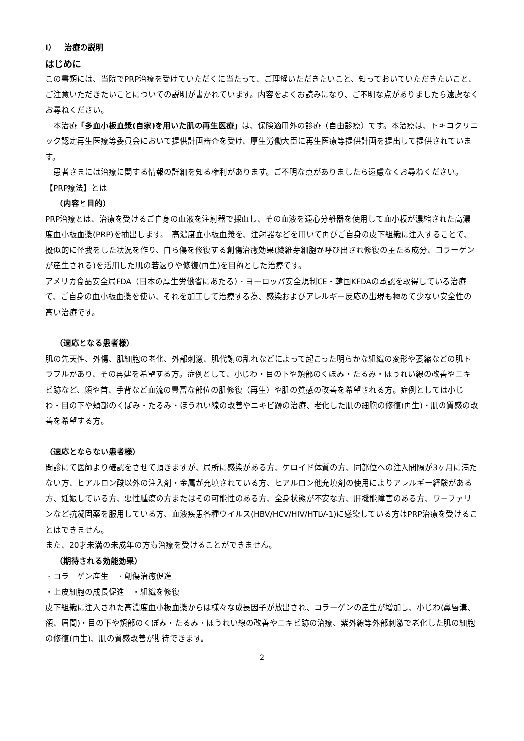Ⅰ）　治療の説明
はじめに
この書類には、当院でPRP治療を受けていただくに当たって、ご理解いただきたいこと、知っておいていただきたいこと、ご注意いただきたいことについての説明が書かれています。内容をよくお読みになり、ご不明な点がありましたら遠慮なくお尋ねください。
　本治療「多血小板血漿(自家)を用いた肌の再生医療」は、保険適用外の診療（自由診療）です。本治療は、トキコクリニック認定再生医療等委員会において提供計画審査を受け、厚生労働大臣に再生医療等提供計画を提出して提供されています。
　患者さまには治療に関する情報の詳細を知る権利があります。ご不明な点がありましたら遠慮なくお尋ねください。
【PRP療法】とは
（内容と目的）
PRP治療とは、治療を受けるご自身の血液を注射器で採血し、その血液を遠心分離器を使用して血小板が濃縮された高濃度血小板血漿(PRP)を抽出します。　高濃度血小板血漿を、注射器などを用いて再びご自身の皮下組織に注入することで、擬似的に怪我をした状況を作り、自ら傷を修復する創傷治癒効果(繊維芽細胞が呼び出され修復の主たる成分、コラーゲンが産生される)を活用した肌の若返りや修復(再生)を目的とした治療です。
アメリカ食品安全局FDA（日本の厚生労働省にあたる）・ヨーロッパ安全規制CE・韓国KFDAの承認を取得している治療で、ご自身の血小板血漿を使い、それを加工して治療する為、感染およびアレルギー反応の出現も極めて少ない安全性の高い治療です。
（適応となる患者様）
肌の先天性、外傷、肌細胞の老化、外部刺激、肌代謝の乱れなどによって起こった明らかな組織の変形や萎縮などの肌トラブルがあり、その再建を希望する方。症例として、小じわ・目の下や頬部のくぼみ・たるみ・ほうれい線の改善やニキビ跡など、顔や首、手背など血流の豊富な部位の肌修復（再生）や肌の質感の改善を希望される方。症例としては小じわ・目の下や頬部のくぼみ・たるみ・ほうれい線の改善やニキビ跡の治療、老化した肌の細胞の修復(再生)・肌の質感の改善を希望する方。
（適応とならない患者様）
問診にて医師より確認をさせて頂きますが、局所に感染がある方、ケロイド体質の方、同部位への注入間隔が3ヶ月に満たない方、ヒアルロン酸以外の注入剤・金属が充填されている方、ヒアルロン他充填剤の使用によりアレルギー経験がある方、妊娠している方、悪性腫瘍の方またはその可能性のある方、全身状態が不安な方、肝機能障害のある方、ワーファリンなど抗凝固薬を服用している方、血液疾患各種ウイルス(HBV/HCV/HIV/HTLV-1)に感染している方はPRP治療を受けることはできません。
また、20才未満の未成年の方も治療を受けることができません。
（期待される効能効果）
・コラーゲン産生　・創傷治癒促進
・上皮細胞の成長促進　・組織を修復
皮下組織に注入された高濃度血小板血漿からは様々な成長因子が放出され、コラーゲンの産生が増加し、小じわ(鼻唇溝、額、眉間)・目の下や頬部のくぼみ・たるみ・ほうれい線の改善やニキビ跡の治療、紫外線等外部刺激で老化した肌の細胞の修復(再生)、肌の質感改善が期待できます。
2